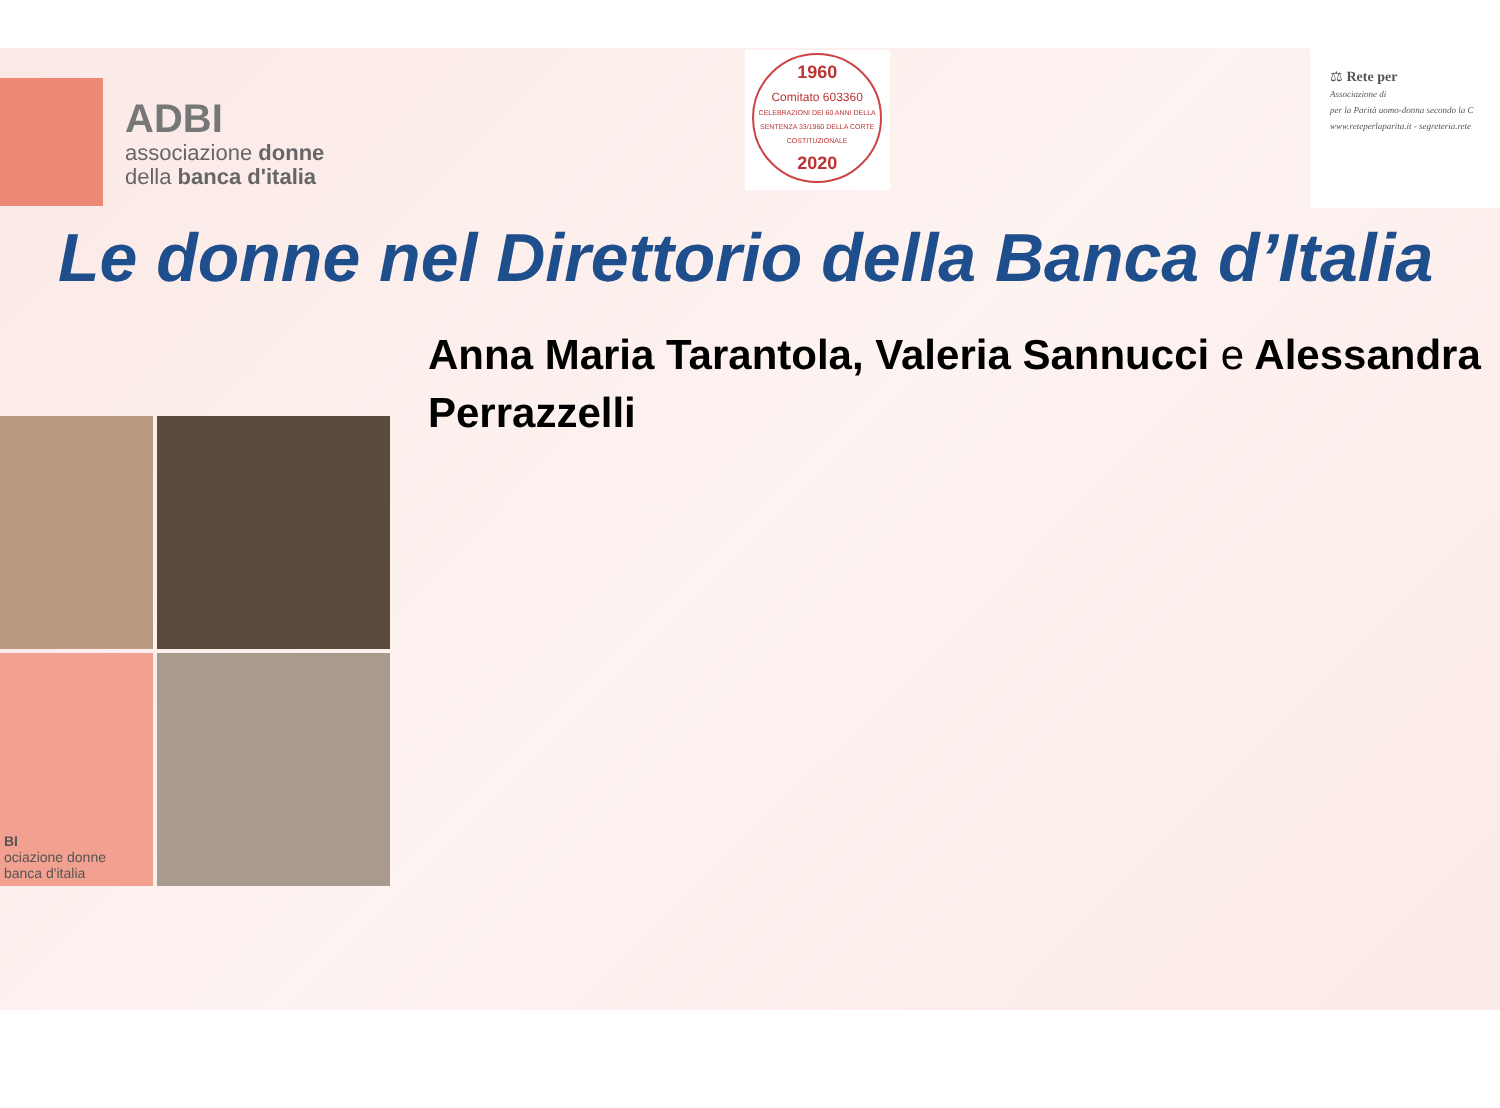ADBI
associazione donne
della banca d'italia
1960
Comitato 603360
CELEBRAZIONI DEI 60 ANNI DELLA SENTENZA 33/1960 DELLA CORTE COSTITUZIONALE
2020
⚖ Rete per
Associazione di
per la Parità uomo-donna secondo la C
www.reteperlaparita.it - segreteria.rete
Le donne nel Direttorio della Banca d’Italia
BI
ociazione donne
banca d'italia
Anna Maria Tarantola, Valeria Sannucci e Alessandra
Perrazzelli